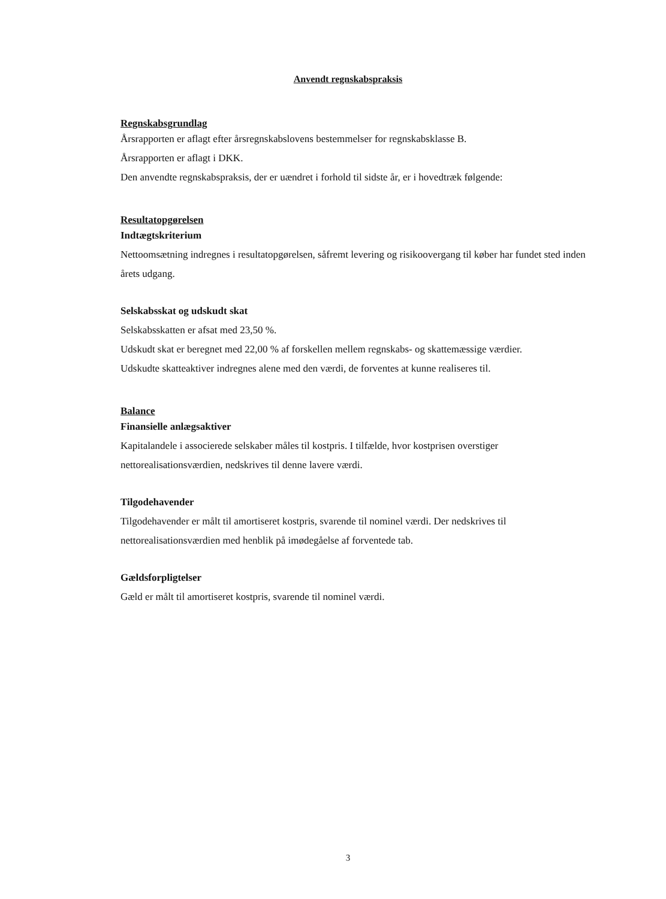Anvendt regnskabspraksis
Regnskabsgrundlag
Årsrapporten er aflagt efter årsregnskabslovens bestemmelser for regnskabsklasse B.
Årsrapporten er aflagt i DKK.
Den anvendte regnskabspraksis, der er uændret i forhold til sidste år, er i hovedtræk følgende:
Resultatopgørelsen
Indtægtskriterium
Nettoomsætning indregnes i resultatopgørelsen, såfremt levering og risikoovergang til køber har fundet sted inden årets udgang.
Selskabsskat og udskudt skat
Selskabsskatten er afsat med 23,50 %.
Udskudt skat er beregnet med 22,00 % af forskellen mellem regnskabs- og skattemæssige værdier.
Udskudte skatteaktiver indregnes alene med den værdi, de forventes at kunne realiseres til.
Balance
Finansielle anlægsaktiver
Kapitalandele i associerede selskaber måles til kostpris. I tilfælde, hvor kostprisen overstiger nettorealisationsværdien, nedskrives til denne lavere værdi.
Tilgodehavender
Tilgodehavender er målt til amortiseret kostpris, svarende til nominel værdi. Der nedskrives til nettorealisationsværdien med henblik på imødegåelse af forventede tab.
Gældsforpligtelser
Gæld er målt til amortiseret kostpris, svarende til nominel værdi.
3